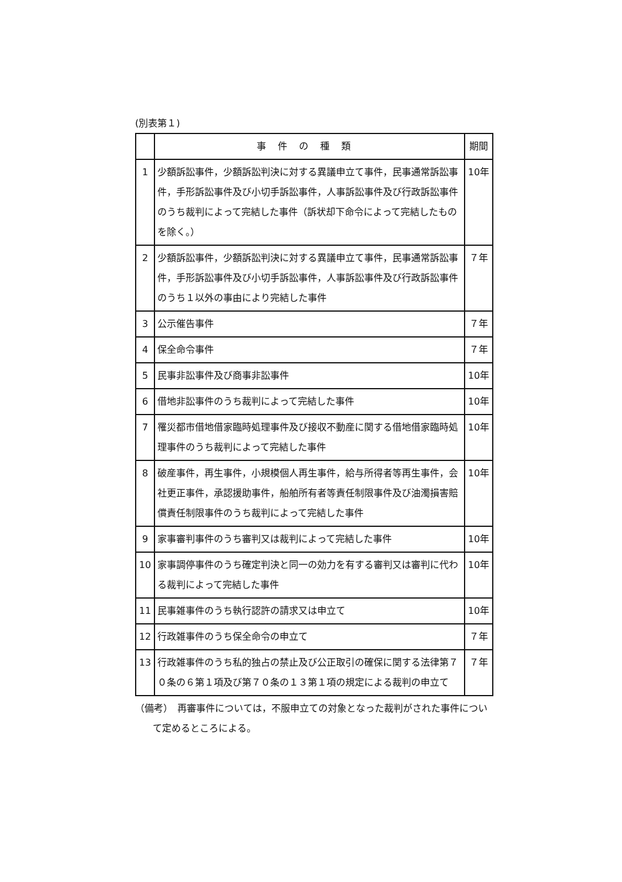(別表第１)
| | 事件の種類 | 期間 |
| --- | --- | --- |
| 1 | 少額訴訟事件，少額訴訟判決に対する異議申立て事件，民事通常訴訟事件，手形訴訟事件及び小切手訴訟事件，人事訴訟事件及び行政訴訟事件のうち裁判によって完結した事件（訴状却下命令によって完結したものを除く。） | 10年 |
| 2 | 少額訴訟事件，少額訴訟判決に対する異議申立て事件，民事通常訴訟事件，手形訴訟事件及び小切手訴訟事件，人事訴訟事件及び行政訴訟事件のうち１以外の事由により完結した事件 | ７年 |
| 3 | 公示催告事件 | ７年 |
| 4 | 保全命令事件 | ７年 |
| 5 | 民事非訟事件及び商事非訟事件 | 10年 |
| 6 | 借地非訟事件のうち裁判によって完結した事件 | 10年 |
| 7 | 罹災都市借地借家臨時処理事件及び接収不動産に関する借地借家臨時処理事件のうち裁判によって完結した事件 | 10年 |
| 8 | 破産事件，再生事件，小規模個人再生事件，給与所得者等再生事件，会社更正事件，承認援助事件，船舶所有者等責任制限事件及び油濁損害賠償責任制限事件のうち裁判によって完結した事件 | 10年 |
| 9 | 家事審判事件のうち審判又は裁判によって完結した事件 | 10年 |
| 10 | 家事調停事件のうち確定判決と同一の効力を有する審判又は審判に代わる裁判によって完結した事件 | 10年 |
| 11 | 民事雑事件のうち執行認許の請求又は申立て | 10年 |
| 12 | 行政雑事件のうち保全命令の申立て | ７年 |
| 13 | 行政雑事件のうち私的独占の禁止及び公正取引の確保に関する法律第７０条の６第１項及び第７０条の１３第１項の規定による裁判の申立て | ７年 |
（備考）　再審事件については，不服申立ての対象となった裁判がされた事件について定めるところによる。